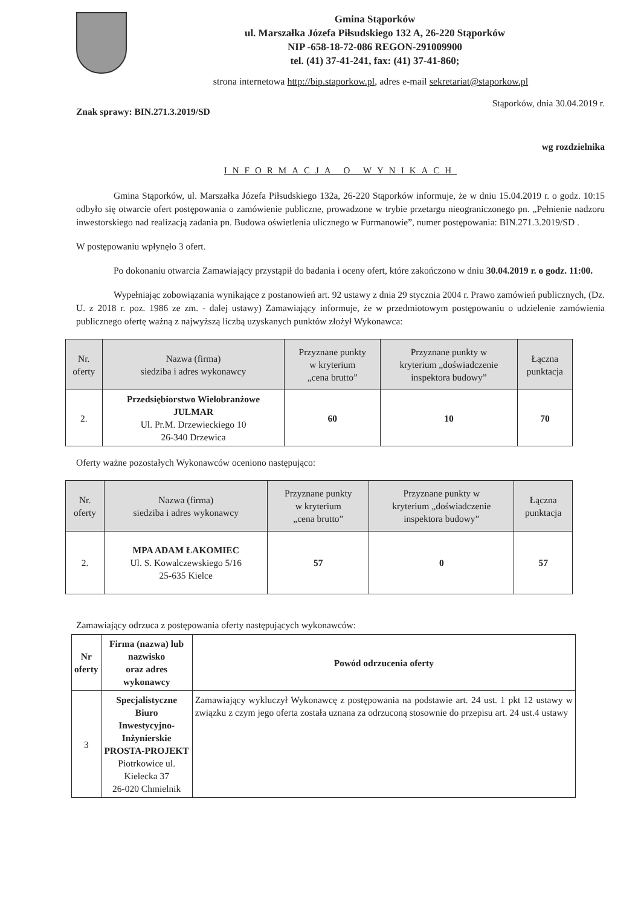Gmina Stąporków
ul. Marszałka Józefa Piłsudskiego 132 A, 26-220 Stąporków
NIP -658-18-72-086 REGON-291009900
tel. (41) 37-41-241, fax: (41) 37-41-860;
strona internetowa http://bip.staporkow.pl, adres e-mail sekretariat@staporkow.pl
Znak sprawy: BIN.271.3.2019/SD Stąporków, dnia 30.04.2019 r.
wg rozdzielnika
INFORMACJA O WYNIKACH
Gmina Stąporków, ul. Marszałka Józefa Piłsudskiego 132a, 26-220 Stąporków informuje, że w dniu 15.04.2019 r. o godz. 10:15 odbyło się otwarcie ofert postępowania o zamówienie publiczne, prowadzone w trybie przetargu nieograniczonego pn. „Pełnienie nadzoru inwestorskiego nad realizacją zadania pn. Budowa oświetlenia ulicznego w Furmanowie”, numer postępowania: BIN.271.3.2019/SD .
W postępowaniu wpłynęło 3 ofert.
Po dokonaniu otwarcia Zamawiający przystąpił do badania i oceny ofert, które zakończono w dniu 30.04.2019 r. o godz. 11:00.
Wypełniając zobowiązania wynikające z postanowień art. 92 ustawy z dnia 29 stycznia 2004 r. Prawo zamówień publicznych, (Dz. U. z 2018 r. poz. 1986 ze zm. - dalej ustawy) Zamawiający informuje, że w przedmiotowym postępowaniu o udzielenie zamówienia publicznego ofertę ważną z najwyższą liczbą uzyskanych punktów złożył Wykonawca:
| Nr. oferty | Nazwa (firma) siedziba i adres wykonawcy | Przyznane punkty w kryterium „cena brutto” | Przyznane punkty w kryterium „doświadczenie inspektora budowy” | Łączna punktacja |
| --- | --- | --- | --- | --- |
| 2. | Przedsiębiorstwo Wielobranżowe JULMAR Ul. Pr.M. Drzewieckiego 10 26-340 Drzewica | 60 | 10 | 70 |
Oferty ważne pozostałych Wykonawców oceniono następująco:
| Nr. oferty | Nazwa (firma) siedziba i adres wykonawcy | Przyznane punkty w kryterium „cena brutto” | Przyznane punkty w kryterium „doświadczenie inspektora budowy” | Łączna punktacja |
| --- | --- | --- | --- | --- |
| 2. | MPA ADAM ŁAKOMIEC Ul. S. Kowalczewskiego 5/16 25-635 Kielce | 57 | 0 | 57 |
Zamawiający odrzuca z postępowania oferty następujących wykonawców:
| Nr oferty | Firma (nazwa) lub nazwisko oraz adres wykonawcy | Powód odrzucenia oferty |
| 3 | Specjalistyczne Biuro Inwestycyjno-Inżynierskie PROSTA-PROJEKT Piotrkowice ul. Kielecka 37 26-020 Chmielnik | Zamawiający wykluczył Wykonawcę z postępowania na podstawie art. 24 ust. 1 pkt 12 ustawy w związku z czym jego oferta została uznana za odrzuconą stosownie do przepisu art. 24 ust.4 ustawy |